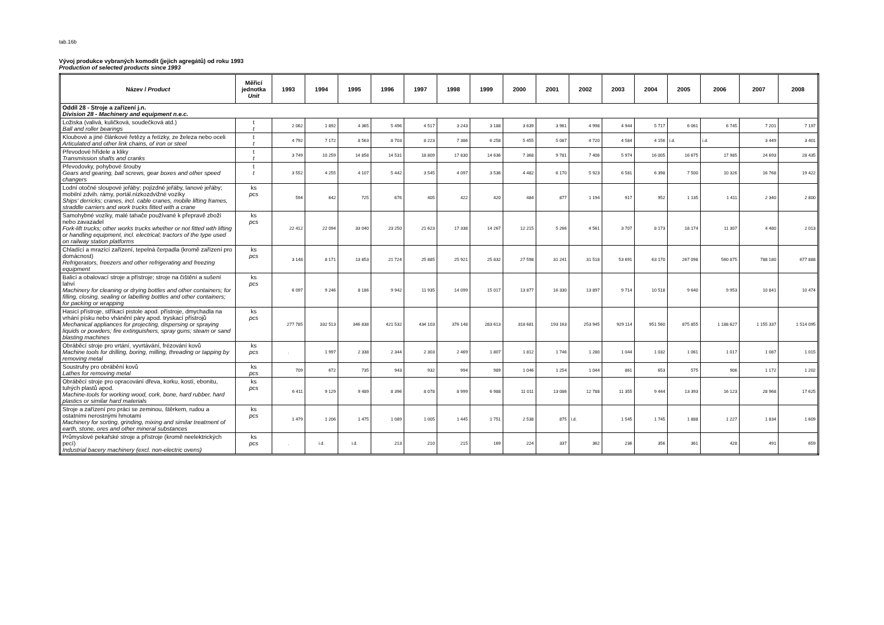tab.16b
Vývoj produkce vybraných komodit (jejich agregátů) od roku 1993
Production of selected products since 1993
| Název / Product | Měřicí jednotka Unit | 1993 | 1994 | 1995 | 1996 | 1997 | 1998 | 1999 | 2000 | 2001 | 2002 | 2003 | 2004 | 2005 | 2006 | 2007 | 2008 |
| --- | --- | --- | --- | --- | --- | --- | --- | --- | --- | --- | --- | --- | --- | --- | --- | --- | --- |
| Oddíl 28 - Stroje a zařízení j.n. Division 28 - Machinery and equipment n.e.c. | | | | | | | | | | | | | | | | | |
| Ložiska (valivá, kuličková, soudečková atd.) Ball and roller bearings | t t | 2 062 | 1 892 | 4 365 | 5 496 | 4 517 | 3 243 | 3 188 | 3 639 | 3 961 | 4 998 | 4 944 | 5 717 | 6 061 | 6 745 | 7 201 | 7 197 |
| Kloubové a jiné článkové řetězy a řetízky, ze železa nebo oceli Articulated and other link chains, of iron or steel | t t | 4 792 | 7 172 | 8 563 | 8 703 | 8 223 | 7 386 | 6 258 | 5 455 | 5 087 | 4 720 | 4 584 | 4 156 | i.d. | i.d. | 3 449 | 3 401 |
| Převodové hřídele a kliky Transmission shafts and cranks | t t | 3 749 | 10 259 | 14 858 | 14 531 | 18 809 | 17 830 | 14 636 | 7 368 | 9 781 | 7 406 | 5 974 | 16 005 | 16 675 | 17 985 | 24 693 | 28 435 |
| Převodovky, pohybové šrouby Gears and gearing, ball screws, gear boxes and other speed changers | t t | 3 552 | 4 255 | 4 107 | 5 442 | 3 545 | 4 097 | 3 536 | 4 482 | 6 170 | 5 923 | 6 581 | 6 398 | 7 500 | 10 326 | 16 768 | 19 422 |
| Lodní otočné sloupové jeřáby; pojízdné jeřáby, lanové jeřáby; mobilní zdvih. rámy, portál.nízkozdvižné vozíky Ships' derricks; cranes, incl. cable cranes, mobile lifting frames, straddle carriers and work trucks fitted with a crane | ks pcs | 594 | 642 | 725 | 676 | 405 | 422 | 420 | 484 | 877 | 1 194 | 917 | 952 | 1 135 | 1 411 | 2 340 | 2 800 |
| Samohybné vozíky, malé tahače používané k přepravě zboží nebo zavazadel Fork-lift trucks; other works trucks whether or not fitted with lifting or handling equipment, incl. electrical; tractors of the type used on railway station platforms | ks pcs | 22 412 | 22 094 | 33 040 | 23 250 | 21 623 | 17 338 | 14 267 | 12 215 | 5 266 | 4 561 | 3 707 | 8 173 | 18 174 | 11 307 | 4 480 | 2 013 |
| Chladící a mrazící zařízení, tepelná čerpadla (kromě zařízení pro domácnost) Refrigerators, freezers and other refrigerating and freezing equipment | ks pcs | 3 148 | 8 171 | 13 853 | 21 724 | 25 885 | 25 921 | 25 832 | 27 598 | 31 241 | 31 518 | 53 691 | 63 170 | 267 098 | 560 875 | 788 180 | 677 888 |
| Balicí a obalovací stroje a přístroje; stroje na čištění a sušení lahví Machinery for cleaning or drying bottles and other containers; for filling, closing, sealing or labelling bottles and other containers; for packing or wrapping | ks pcs | 6 097 | 9 246 | 8 186 | 9 942 | 11 935 | 14 099 | 15 017 | 13 877 | 16 330 | 13 897 | 9 714 | 10 518 | 9 640 | 9 953 | 10 841 | 10 474 |
| Hasicí přístroje, stříkací pistole apod. přístroje, dmychadla na vrhání písku nebo vhánění páry apod. tryskací přístrojů Mechanical appliances for projecting, dispersing or spraying liquids or powders; fire extinguishers, spray guns; steam or sand blasting machines | ks pcs | 277 785 | 332 513 | 346 838 | 421 532 | 434 103 | 376 148 | 283 613 | 318 681 | 193 163 | 253 945 | 929 114 | 951 560 | 875 855 | 1 188 627 | 1 155 337 | 1 514 095 |
| Obráběcí stroje pro vrtání, vyvrtávání, frézování kovů Machine tools for drilling, boring, milling, threading or tapping by removing metal | ks pcs | . | 1 997 | 2 338 | 2 344 | 2 303 | 2 469 | 1 807 | 1 812 | 1 746 | 1 280 | 1 044 | 1 032 | 1 061 | 1 017 | 1 087 | 1 015 |
| Soustruhy pro obrábění kovů Lathes for removing metal | ks pcs | 709 | 672 | 735 | 943 | 932 | 994 | 989 | 1 046 | 1 254 | 1 044 | 861 | 653 | 575 | 906 | 1 172 | 1 202 |
| Obráběcí stroje pro opracování dřeva, korku, kostí, ebonitu, tuhých plastů apod. Machine-tools for working wood, cork, bone, hard rubber, hard plastics or similar hard materials | ks pcs | 6 411 | 9 129 | 9 489 | 8 396 | 8 078 | 8 999 | 6 988 | 11 011 | 13 086 | 12 788 | 11 355 | 9 444 | 13 393 | 16 123 | 28 968 | 17 625 |
| Stroje a zařízení pro práci se zeminou, štěrkem, rudou a ostatními nerostnými hmotami Machinery for sorting, grinding, mixing and similar treatment of earth, stone, ores and other mineral substances | ks pcs | 1 479 | 1 206 | 1 475 | 1 089 | 1 005 | 1 445 | 1 751 | 2 538 | 875 | i.d. | 1 545 | 1 745 | 1 888 | 1 227 | 1 834 | 1 609 |
| Průmyslové pekařské stroje a přístroje (kromě neelektrických pecí) Industrial bacery machinery (excl. non-electric ovens) | ks pcs | . | i.d. | i.d. | 213 | 210 | 215 | 169 | 224 | 337 | 362 | 236 | 356 | 361 | 428 | 491 | 659 |